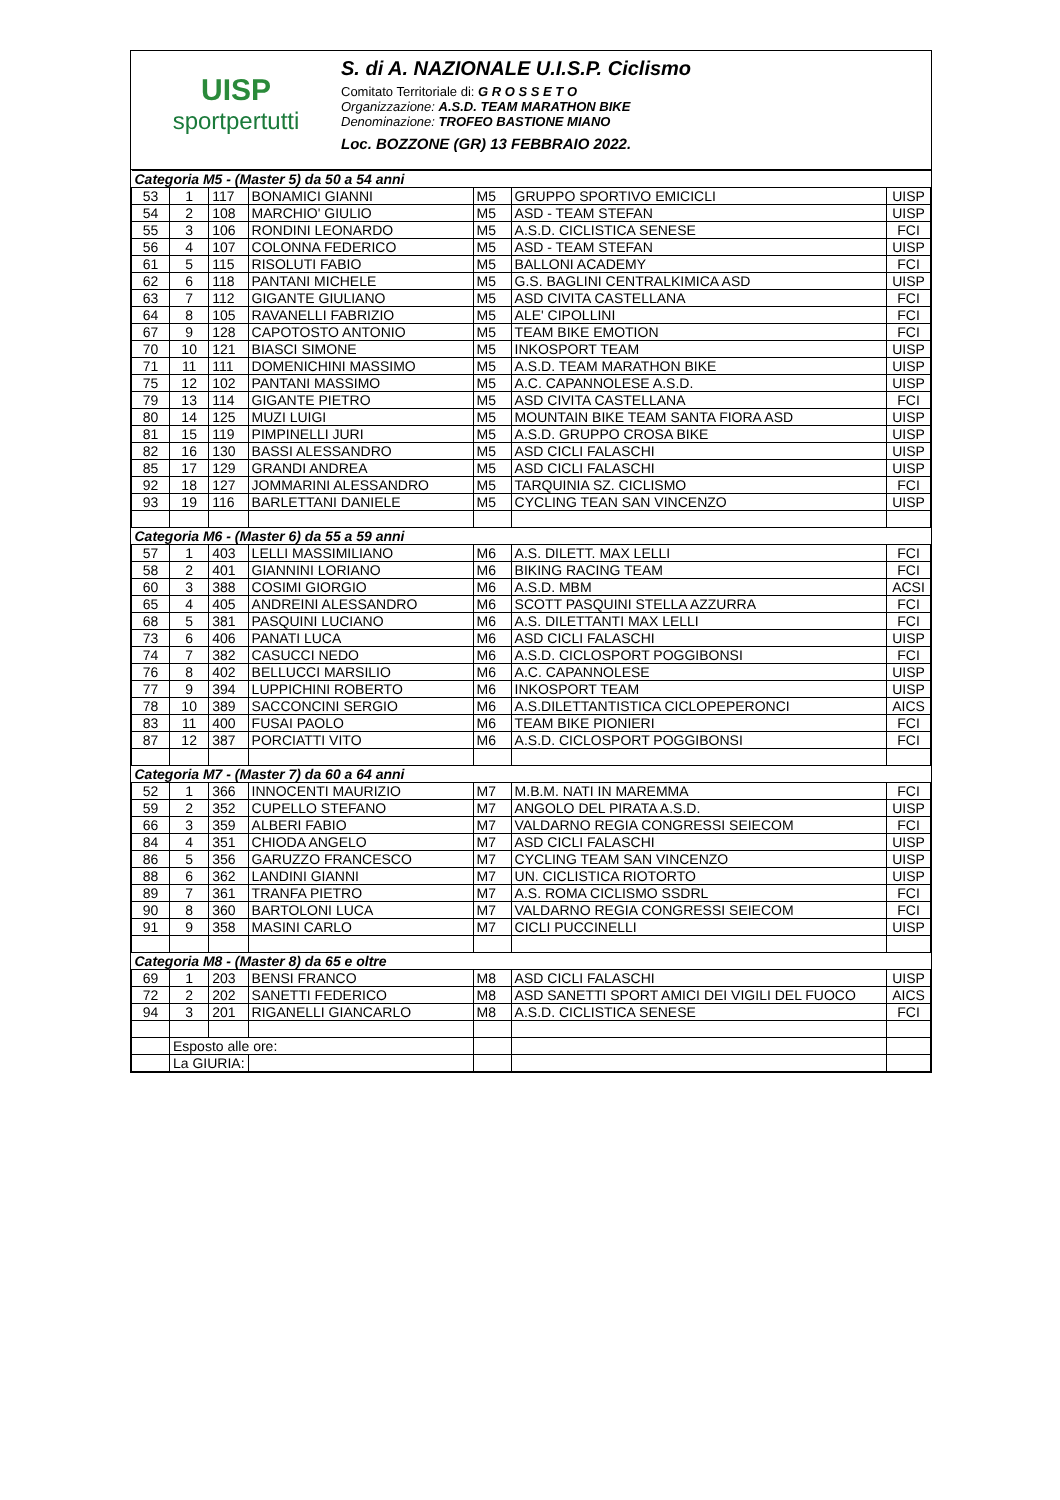UISP
sportpertutti
S. di A. NAZIONALE U.I.S.P. Ciclismo
Comitato Territoriale di: G R O S S E T O
Organizzazione: A.S.D. TEAM MARATHON BIKE
Denominazione: TROFEO BASTIONE MIANO
Loc. BOZZONE (GR) 13 FEBBRAIO 2022.
| Categoria M5 - (Master 5) da 50 a 54 anni | | | | | | |
| 53 | 1 | 117 | BONAMICI GIANNI | M5 | GRUPPO SPORTIVO EMICICLI | UISP |
| 54 | 2 | 108 | MARCHIO' GIULIO | M5 | ASD - TEAM STEFAN | UISP |
| 55 | 3 | 106 | RONDINI LEONARDO | M5 | A.S.D. CICLISTICA SENESE | FCI |
| 56 | 4 | 107 | COLONNA FEDERICO | M5 | ASD - TEAM STEFAN | UISP |
| 61 | 5 | 115 | RISOLUTI FABIO | M5 | BALLONI ACADEMY | FCI |
| 62 | 6 | 118 | PANTANI MICHELE | M5 | G.S. BAGLINI CENTRALKIMICA ASD | UISP |
| 63 | 7 | 112 | GIGANTE GIULIANO | M5 | ASD CIVITA CASTELLANA | FCI |
| 64 | 8 | 105 | RAVANELLI FABRIZIO | M5 | ALE' CIPOLLINI | FCI |
| 67 | 9 | 128 | CAPOTOSTO ANTONIO | M5 | TEAM BIKE EMOTION | FCI |
| 70 | 10 | 121 | BIASCI SIMONE | M5 | INKOSPORT TEAM | UISP |
| 71 | 11 | 111 | DOMENICHINI MASSIMO | M5 | A.S.D. TEAM MARATHON BIKE | UISP |
| 75 | 12 | 102 | PANTANI MASSIMO | M5 | A.C. CAPANNOLESE A.S.D. | UISP |
| 79 | 13 | 114 | GIGANTE PIETRO | M5 | ASD CIVITA CASTELLANA | FCI |
| 80 | 14 | 125 | MUZI LUIGI | M5 | MOUNTAIN BIKE TEAM SANTA FIORA ASD | UISP |
| 81 | 15 | 119 | PIMPINELLI JURI | M5 | A.S.D. GRUPPO CROSA BIKE | UISP |
| 82 | 16 | 130 | BASSI ALESSANDRO | M5 | ASD CICLI FALASCHI | UISP |
| 85 | 17 | 129 | GRANDI ANDREA | M5 | ASD CICLI FALASCHI | UISP |
| 92 | 18 | 127 | JOMMARINI ALESSANDRO | M5 | TARQUINIA SZ. CICLISMO | FCI |
| 93 | 19 | 116 | BARLETTANI DANIELE | M5 | CYCLING TEAN SAN VINCENZO | UISP |
| Categoria M6 - (Master 6) da 55 a 59 anni | | | | | | |
| 57 | 1 | 403 | LELLI MASSIMILIANO | M6 | A.S. DILETT. MAX LELLI | FCI |
| 58 | 2 | 401 | GIANNINI LORIANO | M6 | BIKING RACING TEAM | FCI |
| 60 | 3 | 388 | COSIMI GIORGIO | M6 | A.S.D. MBM | ACSI |
| 65 | 4 | 405 | ANDREINI ALESSANDRO | M6 | SCOTT PASQUINI STELLA AZZURRA | FCI |
| 68 | 5 | 381 | PASQUINI LUCIANO | M6 | A.S. DILETTANTI MAX LELLI | FCI |
| 73 | 6 | 406 | PANATI LUCA | M6 | ASD CICLI FALASCHI | UISP |
| 74 | 7 | 382 | CASUCCI NEDO | M6 | A.S.D. CICLOSPORT POGGIBONSI | FCI |
| 76 | 8 | 402 | BELLUCCI MARSILIO | M6 | A.C. CAPANNOLESE | UISP |
| 77 | 9 | 394 | LUPPICHINI ROBERTO | M6 | INKOSPORT TEAM | UISP |
| 78 | 10 | 389 | SACCONCINI SERGIO | M6 | A.S.DILETTANTISTICA CICLOPEPERONCI | AICS |
| 83 | 11 | 400 | FUSAI PAOLO | M6 | TEAM BIKE PIONIERI | FCI |
| 87 | 12 | 387 | PORCIATTI VITO | M6 | A.S.D. CICLOSPORT POGGIBONSI | FCI |
| Categoria M7 - (Master 7) da 60 a 64 anni | | | | | | |
| 52 | 1 | 366 | INNOCENTI MAURIZIO | M7 | M.B.M. NATI IN MAREMMA | FCI |
| 59 | 2 | 352 | CUPELLO STEFANO | M7 | ANGOLO DEL PIRATA A.S.D. | UISP |
| 66 | 3 | 359 | ALBERI FABIO | M7 | VALDARNO REGIA CONGRESSI SEIECOM | FCI |
| 84 | 4 | 351 | CHIODA ANGELO | M7 | ASD CICLI FALASCHI | UISP |
| 86 | 5 | 356 | GARUZZO FRANCESCO | M7 | CYCLING TEAM SAN VINCENZO | UISP |
| 88 | 6 | 362 | LANDINI GIANNI | M7 | UN. CICLISTICA RIOTORTO | UISP |
| 89 | 7 | 361 | TRANFA PIETRO | M7 | A.S. ROMA CICLISMO SSDRL | FCI |
| 90 | 8 | 360 | BARTOLONI LUCA | M7 | VALDARNO REGIA CONGRESSI SEIECOM | FCI |
| 91 | 9 | 358 | MASINI CARLO | M7 | CICLI PUCCINELLI | UISP |
| Categoria M8 - (Master 8) da 65 e oltre | | | | | | |
| 69 | 1 | 203 | BENSI FRANCO | M8 | ASD CICLI FALASCHI | UISP |
| 72 | 2 | 202 | SANETTI FEDERICO | M8 | ASD SANETTI SPORT AMICI DEI VIGILI DEL FUOCO | AICS |
| 94 | 3 | 201 | RIGANELLI GIANCARLO | M8 | A.S.D. CICLISTICA SENESE | FCI |
| | Esposto alle ore: | | | | | |
| | La GIURIA: | | | | | |